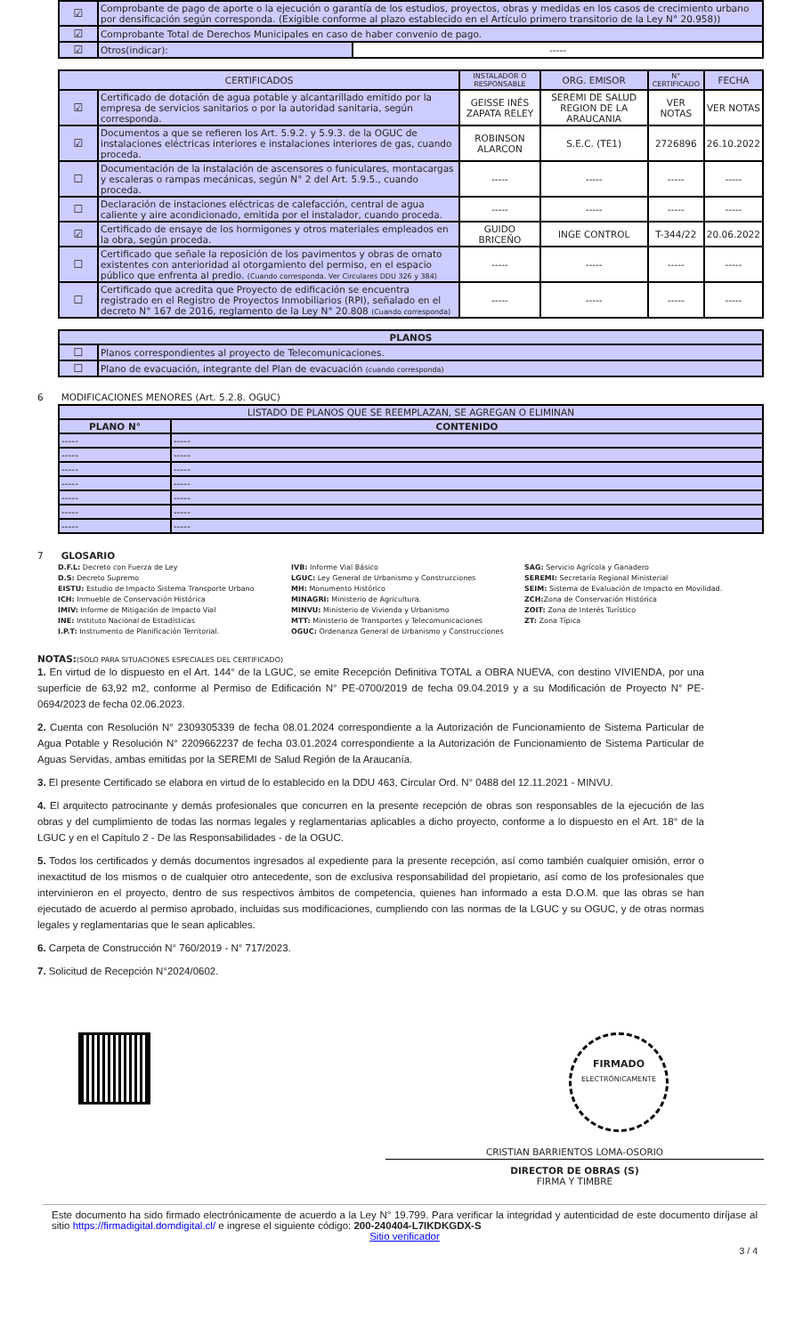| ☑ | Comprobante de pago de aporte o la ejecución o garantía de los estudios, proyectos, obras y medidas en los casos de crecimiento urbano por densificación según corresponda. (Exigible conforme al plazo establecido en el Artículo primero transitorio de la Ley N° 20.958)) | |
| ☑ | Comprobante Total de Derechos Municipales en caso de haber convenio de pago. | |
| ☑ | Otros(indicar): | ----- |
| CERTIFICADOS | | INSTALADOR O RESPONSABLE | ORG. EMISOR | N° CERTIFICADO | FECHA |
| --- | --- | --- | --- | --- | --- |
| ☑ | Certificado de dotación de agua potable y alcantarillado emitido por la empresa de servicios sanitarios o por la autoridad sanitaria, según corresponda. | GEISSE INÉS ZAPATA RELEY | SEREMI DE SALUD REGION DE LA ARAUCANIA | VER NOTAS | VER NOTAS |
| ☑ | Documentos a que se refieren los Art. 5.9.2. y 5.9.3. de la OGUC de instalaciones eléctricas interiores e instalaciones interiores de gas, cuando proceda. | ROBINSON ALARCON | S.E.C. (TE1) | 2726896 | 26.10.2022 |
| ☐ | Documentación de la instalación de ascensores o funiculares, montacargas y escaleras o rampas mecánicas, según N° 2 del Art. 5.9.5., cuando proceda. | ----- | ----- | ----- | ----- |
| ☐ | Declaración de instaciones eléctricas de calefacción, central de agua caliente y aire acondicionado, emitida por el instalador, cuando proceda. | ----- | ----- | ----- | ----- |
| ☑ | Certificado de ensaye de los hormigones y otros materiales empleados en la obra, según proceda. | GUIDO BRICEÑO | INGE CONTROL | T-344/22 | 20.06.2022 |
| ☐ | Certificado que señale la reposición de los pavimentos y obras de ornato existentes con anterioridad al otorgamiento del permiso, en el espacio público que enfrenta al predio. (Cuando corresponda. Ver Circulares DDU 326 y 384) | ----- | ----- | ----- | ----- |
| ☐ | Certificado que acredita que Proyecto de edificación se encuentra registrado en el Registro de Proyectos Inmobiliarios (RPI), señalado en el decreto N° 167 de 2016, reglamento de la Ley N° 20.808 (Cuando corresponda) | ----- | ----- | ----- | ----- |
| PLANOS | |
| --- | --- |
| ☐ | Planos correspondientes al proyecto de Telecomunicaciones. |
| ☐ | Plano de evacuación, integrante del Plan de evacuación (cuando corresponda) |
6 MODIFICACIONES MENORES (Art. 5.2.8. OGUC)
| LISTADO DE PLANOS QUE SE REEMPLAZAN, SE AGREGAN O ELIMINAN | |
| --- | --- |
| PLANO N° | CONTENIDO |
| ----- | ----- |
| ----- | ----- |
| ----- | ----- |
| ----- | ----- |
| ----- | ----- |
| ----- | ----- |
| ----- | ----- |
7 GLOSARIO
D.F.L: Decreto con Fuerza de Ley
D.S: Decreto Supremo
EISTU: Estudio de Impacto Sistema Transporte Urbano
ICH: Inmueble de Conservación Histórica
IMIV: Informe de Mitigación de Impacto Vial
INE: Instituto Nacional de Estadísticas
I.P.T: Instrumento de Planificación Territorial.
IVB: Informe Vial Básico
LGUC: Ley General de Urbanismo y Construcciones
MH: Monumento Histórico
MINAGRI: Ministerio de Agricultura.
MINVU: Ministerio de Vivienda y Urbanismo
MTT: Ministerio de Transportes y Telecomunicaciones
OGUC: Ordenanza General de Urbanismo y Construcciones
SAG: Servicio Agrícola y Ganadero
SEREMI: Secretaría Regional Ministerial
SEIM: Sistema de Evaluación de Impacto en Movilidad.
ZCH: Zona de Conservación Histórica
ZOIT: Zona de Interés Turístico
ZT: Zona Típica
NOTAS:(SOLO PARA SITUACIONES ESPECIALES DEL CERTIFICADO)
1. En virtud de lo dispuesto en el Art. 144° de la LGUC, se emite Recepción Definitiva TOTAL a OBRA NUEVA, con destino VIVIENDA, por una superficie de 63,92 m2, conforme al Permiso de Edificación N° PE-0700/2019 de fecha 09.04.2019 y a su Modificación de Proyecto N° PE-0694/2023 de fecha 02.06.2023.
2. Cuenta con Resolución N° 2309305339 de fecha 08.01.2024 correspondiente a la Autorización de Funcionamiento de Sistema Particular de Agua Potable y Resolución N° 2209662237 de fecha 03.01.2024 correspondiente a la Autorización de Funcionamiento de Sistema Particular de Aguas Servidas, ambas emitidas por la SEREMI de Salud Región de la Araucanía.
3. El presente Certificado se elabora en virtud de lo establecido en la DDU 463, Circular Ord. N° 0488 del 12.11.2021 - MINVU.
4. El arquitecto patrocinante y demás profesionales que concurren en la presente recepción de obras son responsables de la ejecución de las obras y del cumplimiento de todas las normas legales y reglamentarias aplicables a dicho proyecto, conforme a lo dispuesto en el Art. 18° de la LGUC y en el Capítulo 2 - De las Responsabilidades - de la OGUC.
5. Todos los certificados y demás documentos ingresados al expediente para la presente recepción, así como también cualquier omisión, error o inexactitud de los mismos o de cualquier otro antecedente, son de exclusiva responsabilidad del propietario, así como de los profesionales que intervinieron en el proyecto, dentro de sus respectivos ámbitos de competencia, quienes han informado a esta D.O.M. que las obras se han ejecutado de acuerdo al permiso aprobado, incluidas sus modificaciones, cumpliendo con las normas de la LGUC y su OGUC, y de otras normas legales y reglamentarias que le sean aplicables.
6. Carpeta de Construcción N° 760/2019 - N° 717/2023.
7. Solicitud de Recepción N°2024/0602.
FIRMADO
ELECTRÓNICAMENTE
CRISTIAN BARRIENTOS LOMA-OSORIO
DIRECTOR DE OBRAS (S)
FIRMA Y TIMBRE
Este documento ha sido firmado electrónicamente de acuerdo a la Ley N° 19.799. Para verificar la integridad y autenticidad de este documento diríjase al sitio https://firmadigital.domdigital.cl/ e ingrese el siguiente código: 200-240404-L7IKDKGDX-S
Sitio verificador
3 / 4